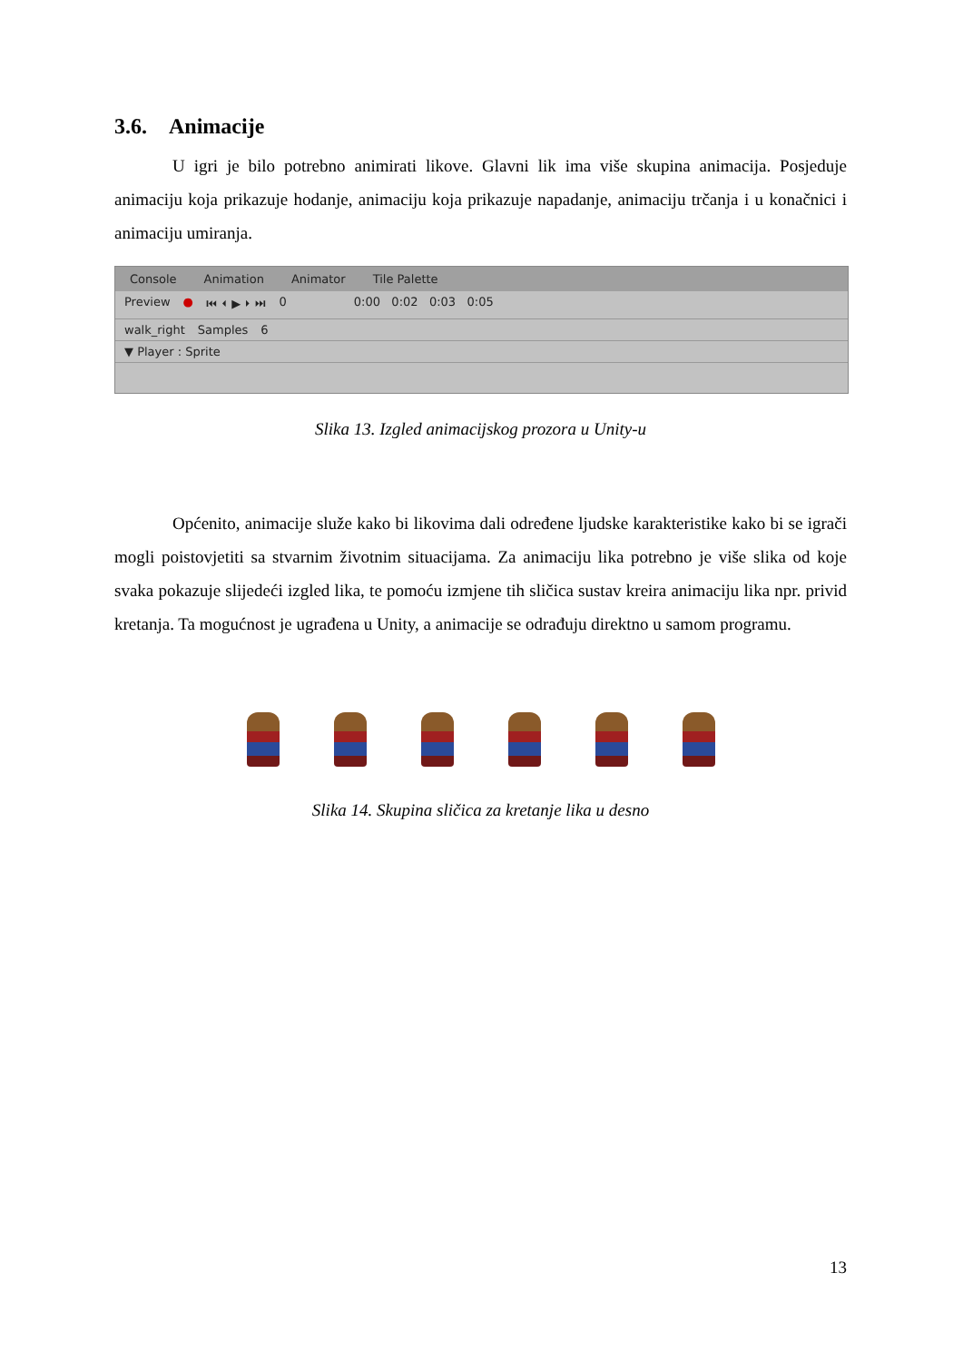3.6. Animacije
U igri je bilo potrebno animirati likove. Glavni lik ima više skupina animacija. Posjeduje animaciju koja prikazuje hodanje, animaciju koja prikazuje napadanje, animaciju trčanja i u konačnici i animaciju umiranja.
Console Animation Animator Tile Palette
Preview ● ⏮ ⏴ ▶ ⏵ ⏭ 0 0:00 0:02 0:03 0:05
walk_right Samples 6
▼ Player : Sprite
Slika 13. Izgled animacijskog prozora u Unity-u
Općenito, animacije služe kako bi likovima dali određene ljudske karakteristike kako bi se igrači mogli poistovjetiti sa stvarnim životnim situacijama. Za animaciju lika potrebno je više slika od koje svaka pokazuje slijedeći izgled lika, te pomoću izmjene tih sličica sustav kreira animaciju lika npr. privid kretanja. Ta mogućnost je ugrađena u Unity, a animacije se odrađuju direktno u samom programu.
Slika 14. Skupina sličica za kretanje lika u desno
13